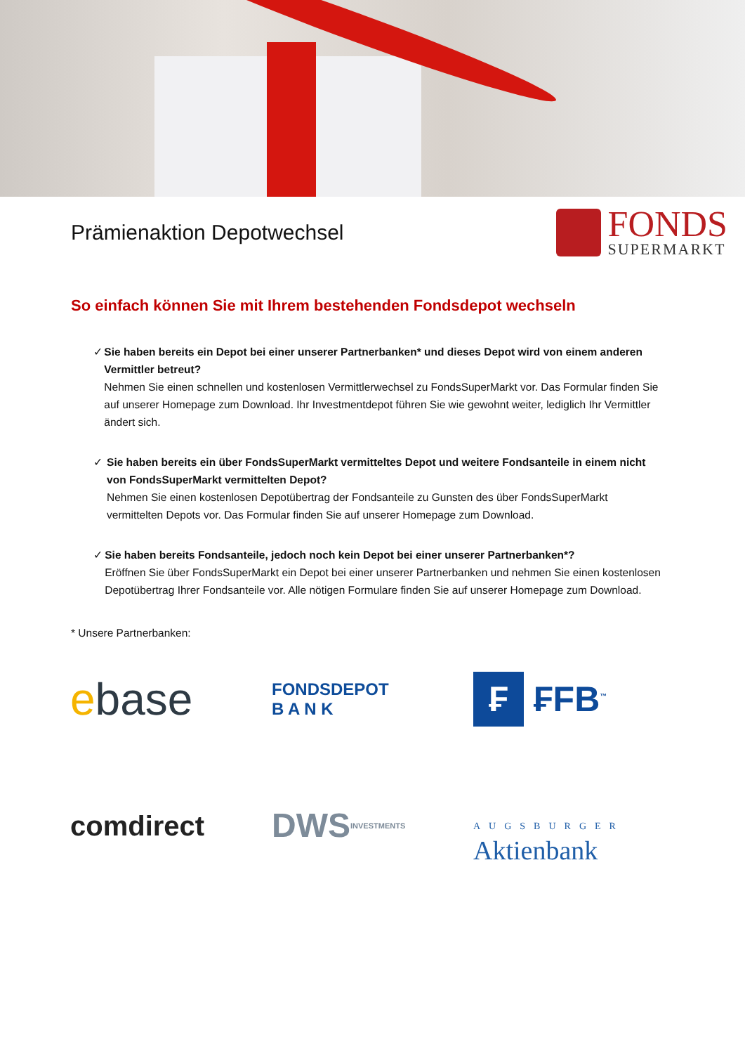Prämienaktion Depotwechsel
FONDS
SUPERMARKT
So einfach können Sie mit Ihrem bestehenden Fondsdepot wechseln
✓ Sie haben bereits ein Depot bei einer unserer Partnerbanken* und dieses Depot wird von einem anderen Vermittler betreut?
Nehmen Sie einen schnellen und kostenlosen Vermittlerwechsel zu FondsSuperMarkt vor. Das Formular finden Sie auf unserer Homepage zum Download. Ihr Investmentdepot führen Sie wie gewohnt weiter, lediglich Ihr Vermittler ändert sich.
✓ Sie haben bereits ein über FondsSuperMarkt vermitteltes Depot und weitere Fondsanteile in einem nicht von FondsSuperMarkt vermittelten Depot?
Nehmen Sie einen kostenlosen Depotübertrag der Fondsanteile zu Gunsten des über FondsSuperMarkt vermittelten Depots vor. Das Formular finden Sie auf unserer Homepage zum Download.
✓ Sie haben bereits Fondsanteile, jedoch noch kein Depot bei einer unserer Partnerbanken*?
Eröffnen Sie über FondsSuperMarkt ein Depot bei einer unserer Partnerbanken und nehmen Sie einen kostenlosen Depotübertrag Ihrer Fondsanteile vor. Alle nötigen Formulare finden Sie auf unserer Homepage zum Download.
* Unsere Partnerbanken:
e base
FONDSDEPOT
B A N K
₣ ₣FB<sup>™</sup>
comdirect
DWS
INVESTMENTS
AUGSBURGER
Aktienbank